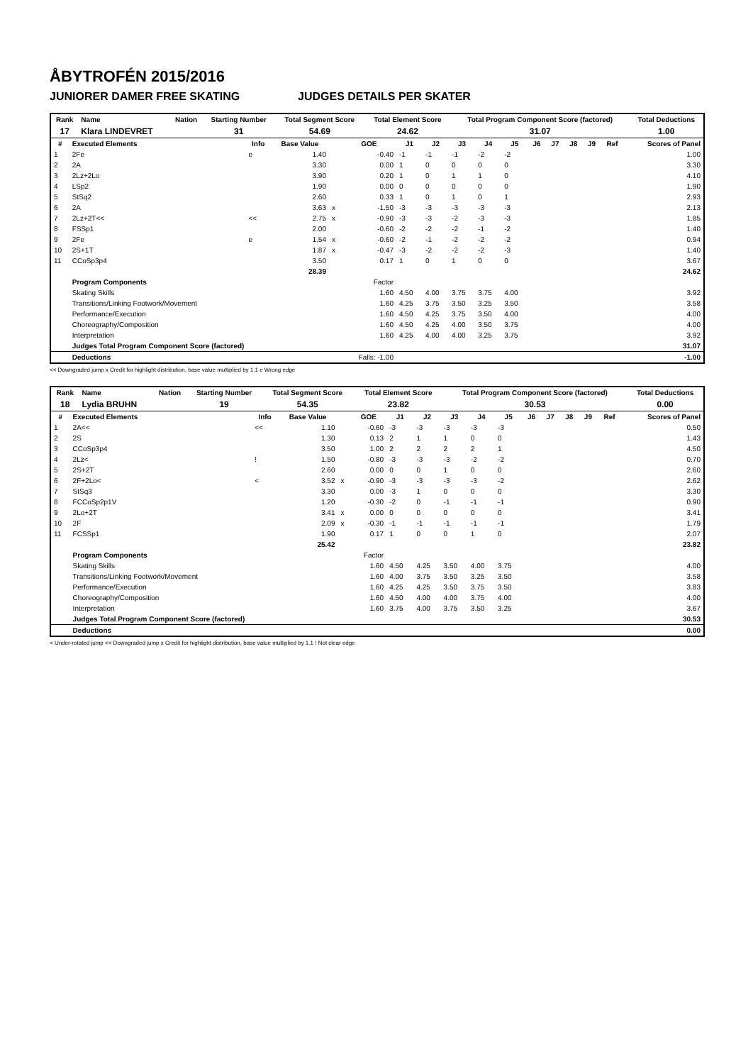ÅBYTROFÉN 2015/2016
JUNIORER DAMER FREE SKATING JUDGES DETAILS PER SKATER
| Rank | Name | Nation | Starting Number | Total Segment Score | Total Element Score | Total Program Component Score (factored) | Total Deductions |
| --- | --- | --- | --- | --- | --- | --- | --- |
| 17 | Klara LINDEVRET | | 31 | 54.69 | 24.62 | 31.07 | 1.00 |
| # | Executed Elements | Info | Base Value | | GOE | J1 | J2 | J3 | J4 | J5 | J6 | J7 | J8 | J9 | Ref | Scores of Panel |
| --- | --- | --- | --- | --- | --- | --- | --- | --- | --- | --- | --- | --- | --- | --- | --- | --- |
| 1 | 2Fe | e | 1.40 | | -0.40 | -1 | -1 | -1 | -2 | -2 | | | | | | 1.00 |
| 2 | 2A | | 3.30 | | 0.00 | 1 | 0 | 0 | 0 | 0 | | | | | | 3.30 |
| 3 | 2Lz+2Lo | | 3.90 | | 0.20 | 1 | 0 | 1 | 1 | 0 | | | | | | 4.10 |
| 4 | LSp2 | | 1.90 | | 0.00 | 0 | 0 | 0 | 0 | 0 | | | | | | 1.90 |
| 5 | StSq2 | | 2.60 | | 0.33 | 1 | 0 | 1 | 0 | 1 | | | | | | 2.93 |
| 6 | 2A | | 3.63 | x | -1.50 | -3 | -3 | -3 | -3 | -3 | | | | | | 2.13 |
| 7 | 2Lz+2T<< | << | 2.75 | x | -0.90 | -3 | -3 | -2 | -3 | -3 | | | | | | 1.85 |
| 8 | FSSp1 | | 2.00 | | -0.60 | -2 | -2 | -2 | -1 | -2 | | | | | | 1.40 |
| 9 | 2Fe | e | 1.54 | x | -0.60 | -2 | -1 | -2 | -2 | -2 | | | | | | 0.94 |
| 10 | 2S+1T | | 1.87 | x | -0.47 | -3 | -2 | -2 | -2 | -3 | | | | | | 1.40 |
| 11 | CCoSp3p4 | | 3.50 | | 0.17 | 1 | 0 | 1 | 0 | 0 | | | | | | 3.67 |
| | | | 28.39 | | | | | | | | | | | | | 24.62 |
| | Program Components | | | | Factor | | | | | | | | | | | |
| | Skating Skills | | | | 1.60 | 4.50 | 4.00 | 3.75 | 3.75 | 4.00 | | | | | | 3.92 |
| | Transitions/Linking Footwork/Movement | | | | 1.60 | 4.25 | 3.75 | 3.50 | 3.25 | 3.50 | | | | | | 3.58 |
| | Performance/Execution | | | | 1.60 | 4.50 | 4.25 | 3.75 | 3.50 | 4.00 | | | | | | 4.00 |
| | Choreography/Composition | | | | 1.60 | 4.50 | 4.25 | 4.00 | 3.50 | 3.75 | | | | | | 4.00 |
| | Interpretation | | | | 1.60 | 4.25 | 4.00 | 4.00 | 3.25 | 3.75 | | | | | | 3.92 |
| | Judges Total Program Component Score (factored) | | | | | | | | | | | | | | | 31.07 |
| | Deductions | | | | Falls: -1.00 | | | | | | | | | | | -1.00 |
<< Downgraded jump x Credit for highlight distribution, base value multiplied by 1.1 e Wrong edge
| Rank | Name | Nation | Starting Number | Total Segment Score | Total Element Score | Total Program Component Score (factored) | Total Deductions |
| --- | --- | --- | --- | --- | --- | --- | --- |
| 18 | Lydia BRUHN | | 19 | 54.35 | 23.82 | 30.53 | 0.00 |
| # | Executed Elements | Info | Base Value | | GOE | J1 | J2 | J3 | J4 | J5 | J6 | J7 | J8 | J9 | Ref | Scores of Panel |
| --- | --- | --- | --- | --- | --- | --- | --- | --- | --- | --- | --- | --- | --- | --- | --- | --- |
| 1 | 2A<< | << | 1.10 | | -0.60 | -3 | -3 | -3 | -3 | -3 | | | | | | 0.50 |
| 2 | 2S | | 1.30 | | 0.13 | 2 | 1 | 1 | 0 | 0 | | | | | | 1.43 |
| 3 | CCoSp3p4 | | 3.50 | | 1.00 | 2 | 2 | 2 | 2 | 1 | | | | | | 4.50 |
| 4 | 2Lz< | ! | 1.50 | | -0.80 | -3 | -3 | -3 | -2 | -2 | | | | | | 0.70 |
| 5 | 2S+2T | | 2.60 | | 0.00 | 0 | 0 | 1 | 0 | 0 | | | | | | 2.60 |
| 6 | 2F+2Lo< | < | 3.52 | x | -0.90 | -3 | -3 | -3 | -3 | -2 | | | | | | 2.62 |
| 7 | StSq3 | | 3.30 | | 0.00 | -3 | 1 | 0 | 0 | 0 | | | | | | 3.30 |
| 8 | FCCoSp2p1V | | 1.20 | | -0.30 | -2 | 0 | -1 | -1 | -1 | | | | | | 0.90 |
| 9 | 2Lo+2T | | 3.41 | x | 0.00 | 0 | 0 | 0 | 0 | 0 | | | | | | 3.41 |
| 10 | 2F | | 2.09 | x | -0.30 | -1 | -1 | -1 | -1 | -1 | | | | | | 1.79 |
| 11 | FCSSp1 | | 1.90 | | 0.17 | 1 | 0 | 0 | 1 | 0 | | | | | | 2.07 |
| | | | 25.42 | | | | | | | | | | | | | 23.82 |
| | Program Components | | | | Factor | | | | | | | | | | | |
| | Skating Skills | | | | 1.60 | 4.50 | 4.25 | 3.50 | 4.00 | 3.75 | | | | | | 4.00 |
| | Transitions/Linking Footwork/Movement | | | | 1.60 | 4.00 | 3.75 | 3.50 | 3.25 | 3.50 | | | | | | 3.58 |
| | Performance/Execution | | | | 1.60 | 4.25 | 4.25 | 3.50 | 3.75 | 3.50 | | | | | | 3.83 |
| | Choreography/Composition | | | | 1.60 | 4.50 | 4.00 | 4.00 | 3.75 | 4.00 | | | | | | 4.00 |
| | Interpretation | | | | 1.60 | 3.75 | 4.00 | 3.75 | 3.50 | 3.25 | | | | | | 3.67 |
| | Judges Total Program Component Score (factored) | | | | | | | | | | | | | | | 30.53 |
| | Deductions | | | | | | | | | | | | | | | 0.00 |
< Under-rotated jump << Downgraded jump x Credit for highlight distribution, base value multiplied by 1.1 ! Not clear edge